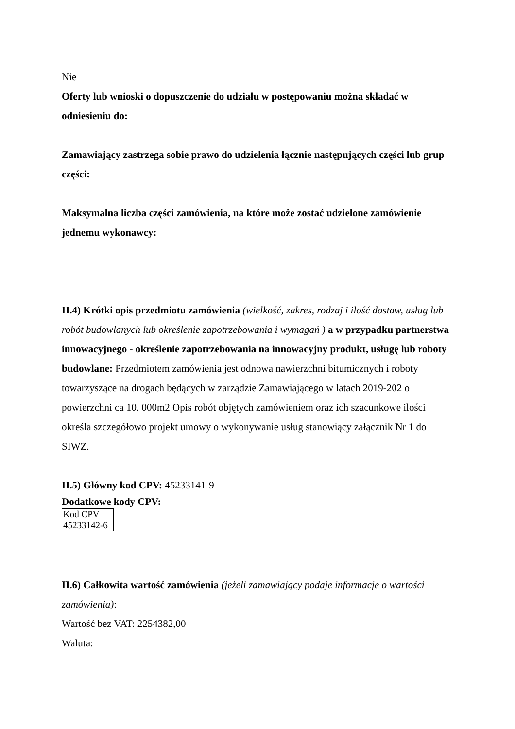Nie
Oferty lub wnioski o dopuszczenie do udziału w postępowaniu można składać w odniesieniu do:
Zamawiający zastrzega sobie prawo do udzielenia łącznie następujących części lub grup części:
Maksymalna liczba części zamówienia, na które może zostać udzielone zamówienie jednemu wykonawcy:
II.4) Krótki opis przedmiotu zamówienia (wielkość, zakres, rodzaj i ilość dostaw, usług lub robót budowlanych lub określenie zapotrzebowania i wymagań ) a w przypadku partnerstwa innowacyjnego - określenie zapotrzebowania na innowacyjny produkt, usługę lub roboty budowlane: Przedmiotem zamówienia jest odnowa nawierzchni bitumicznych i roboty towarzyszące na drogach będących w zarządzie Zamawiającego w latach 2019-202 o powierzchni ca 10. 000m2 Opis robót objętych zamówieniem oraz ich szacunkowe ilości określa szczegółowo projekt umowy o wykonywanie usług stanowiący załącznik Nr 1 do SIWZ.
II.5) Główny kod CPV: 45233141-9
Dodatkowe kody CPV:
| Kod CPV |
| 45233142-6 |
II.6) Całkowita wartość zamówienia (jeżeli zamawiający podaje informacje o wartości zamówienia):
Wartość bez VAT: 2254382,00
Waluta: